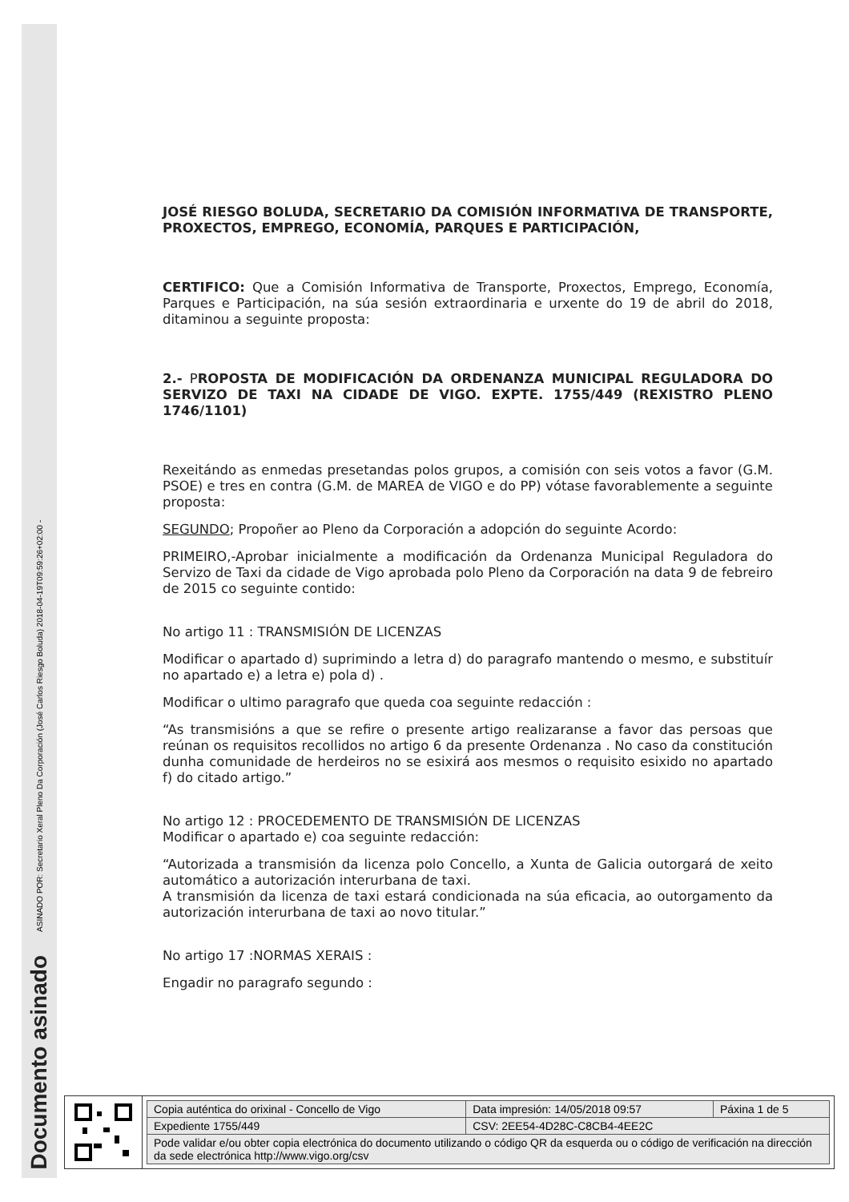ASINADO POR: Secretario Xeral Pleno Da Corporación (José Carlos Riesgo Boluda) 2018-04-19T09:59:26+02:00 -
Documento asinado
JOSÉ RIESGO BOLUDA, SECRETARIO DA COMISIÓN INFORMATIVA DE TRANSPORTE, PROXECTOS, EMPREGO, ECONOMÍA, PARQUES E PARTICIPACIÓN,
CERTIFICO: Que a Comisión Informativa de Transporte, Proxectos, Emprego, Economía, Parques e Participación, na súa sesión extraordinaria e urxente do 19 de abril do 2018, ditaminou a seguinte proposta:
2.- PROPOSTA DE MODIFICACIÓN DA ORDENANZA MUNICIPAL REGULADORA DO SERVIZO DE TAXI NA CIDADE DE VIGO. EXPTE. 1755/449 (REXISTRO PLENO 1746/1101)
Rexeitándo as enmedas presetandas polos grupos, a comisión con seis votos a favor (G.M. PSOE) e tres en contra (G.M. de MAREA de VIGO e do PP) vótase favorablemente a seguinte proposta:
SEGUNDO; Propoñer ao Pleno da Corporación a adopción do seguinte Acordo:
PRIMEIRO,-Aprobar inicialmente a modificación da Ordenanza Municipal Reguladora do Servizo de Taxi da cidade de Vigo aprobada polo Pleno da Corporación na data 9 de febreiro de 2015 co seguinte contido:
No artigo 11 : TRANSMISIÓN DE LICENZAS
Modificar o apartado d) suprimindo a letra d) do paragrafo mantendo o mesmo, e substituír no apartado e) a letra e) pola d) .
Modificar o ultimo paragrafo que queda coa seguinte redacción :
“As transmisións a que se refire o presente artigo realizaranse a favor das persoas que reúnan os requisitos recollidos no artigo 6 da presente Ordenanza . No caso da constitución dunha comunidade de herdeiros no se esixirá aos mesmos o requisito esixido no apartado f) do citado artigo.”
No artigo 12 : PROCEDEMENTO DE TRANSMISIÓN DE LICENZAS
Modificar o apartado e) coa seguinte redacción:
“Autorizada a transmisión da licenza polo Concello, a Xunta de Galicia outorgará de xeito automático a autorización interurbana de taxi.
A transmisión da licenza de taxi estará condicionada na súa eficacia, ao outorgamento da autorización interurbana de taxi ao novo titular.”
No artigo 17 :NORMAS XERAIS :
Engadir no paragrafo segundo :
| Copia auténtica do orixinal - Concello de Vigo | Data impresión: 14/05/2018 09:57 | Páxina 1 de 5 |
| Expediente 1755/449 | CSV: 2EE54-4D28C-C8CB4-4EE2C | |
| Pode validar e/ou obter copia electrónica do documento utilizando o código QR da esquerda ou o código de verificación na dirección da sede electrónica http://www.vigo.org/csv | | |